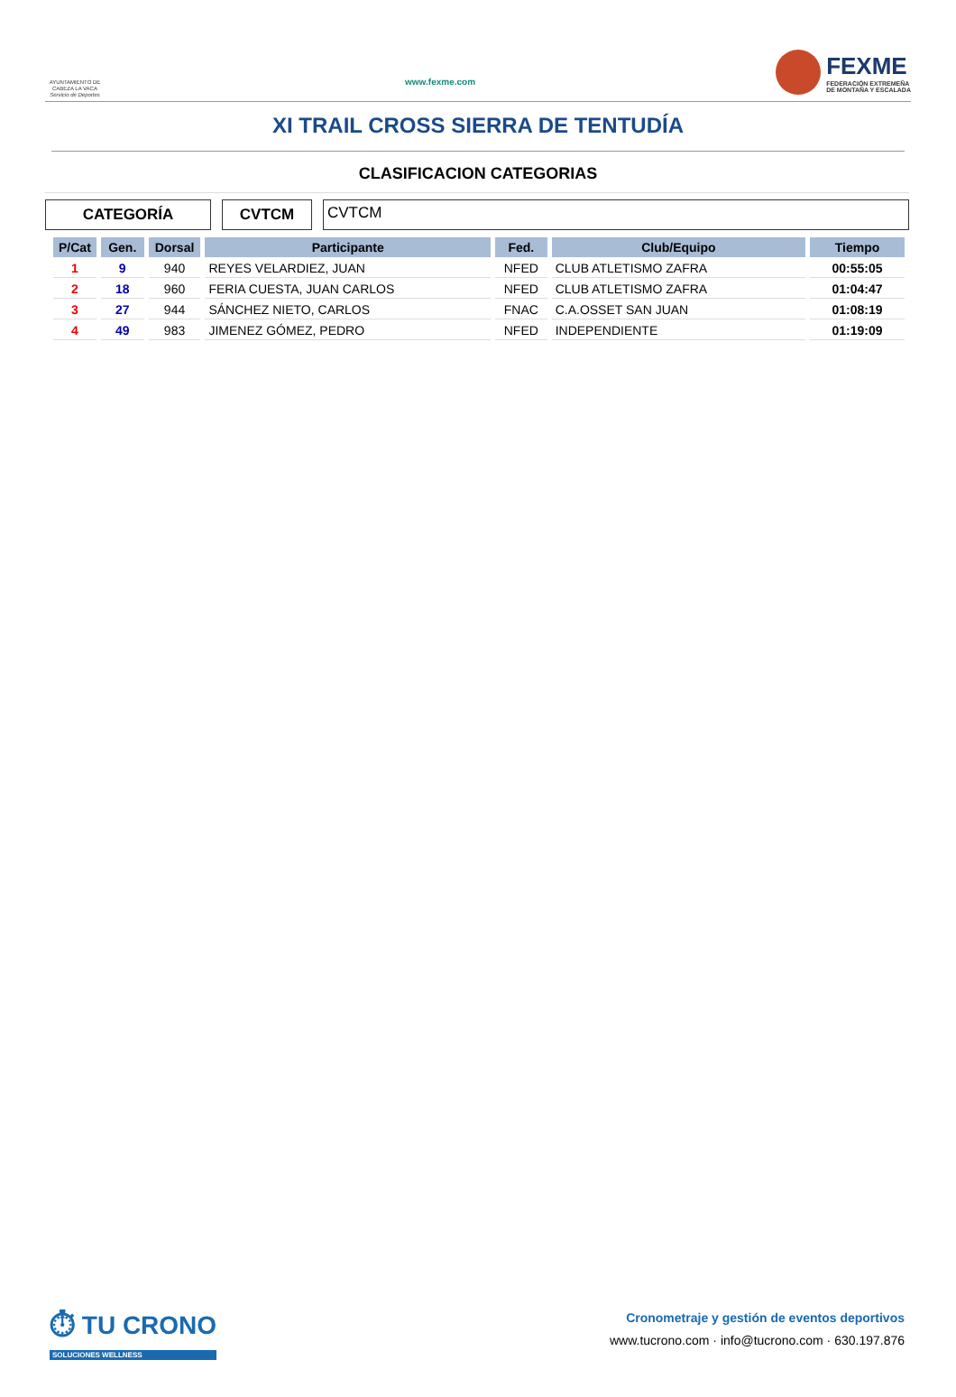AYUNTAMIENTO DE
CABEZA LA VACA
Servicio de Deportes
www.fexme.com
FEXME
FEDERACIÓN EXTREMEÑA
DE MONTAÑA Y ESCALADA
XI TRAIL CROSS SIERRA DE TENTUDÍA
CLASIFICACION CATEGORIAS
CATEGORÍA CVTCM CVTCM
| P/Cat | Gen. | Dorsal | Participante | Fed. | Club/Equipo | Tiempo |
| --- | --- | --- | --- | --- | --- | --- |
| 1 | 9 | 940 | REYES VELARDIEZ, JUAN | NFED | CLUB ATLETISMO ZAFRA | 00:55:05 |
| 2 | 18 | 960 | FERIA CUESTA, JUAN CARLOS | NFED | CLUB ATLETISMO ZAFRA | 01:04:47 |
| 3 | 27 | 944 | SÁNCHEZ NIETO, CARLOS | FNAC | C.A.OSSET SAN JUAN | 01:08:19 |
| 4 | 49 | 983 | JIMENEZ GÓMEZ, PEDRO | NFED | INDEPENDIENTE | 01:19:09 |
⏱ TU CRONO
SOLUCIONES WELLNESS
Cronometraje y gestión de eventos deportivos
www.tucrono.com · info@tucrono.com · 630.197.876